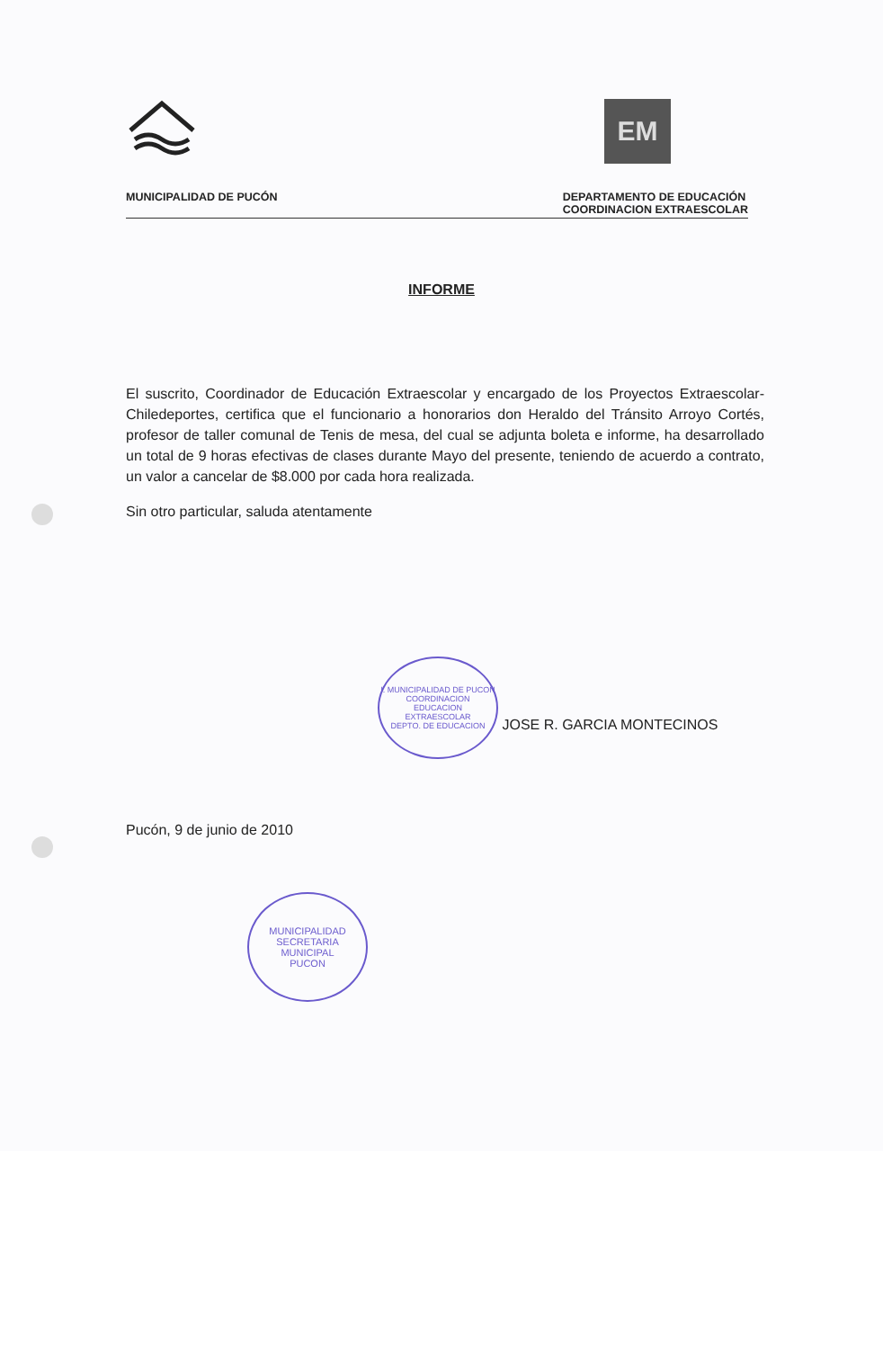EM
MUNICIPALIDAD DE PUCÓN DEPARTAMENTO DE EDUCACIÓN
COORDINACION EXTRAESCOLAR
INFORME
El suscrito, Coordinador de Educación Extraescolar y encargado de los Proyectos Extraescolar-Chiledeportes, certifica que el funcionario a honorarios don Heraldo del Tránsito Arroyo Cortés, profesor de taller comunal de Tenis de mesa, del cual se adjunta boleta e informe, ha desarrollado un total de 9 horas efectivas de clases durante Mayo del presente, teniendo de acuerdo a contrato, un valor a cancelar de $8.000 por cada hora realizada.
Sin otro particular, saluda atentamente
I. MUNICIPALIDAD DE PUCON
COORDINACION
EDUCACION
EXTRAESCOLAR
DEPTO. DE EDUCACION JOSE R. GARCIA MONTECINOS
Pucón, 9 de junio de 2010
MUNICIPALIDAD
SECRETARIA
MUNICIPAL
PUCON